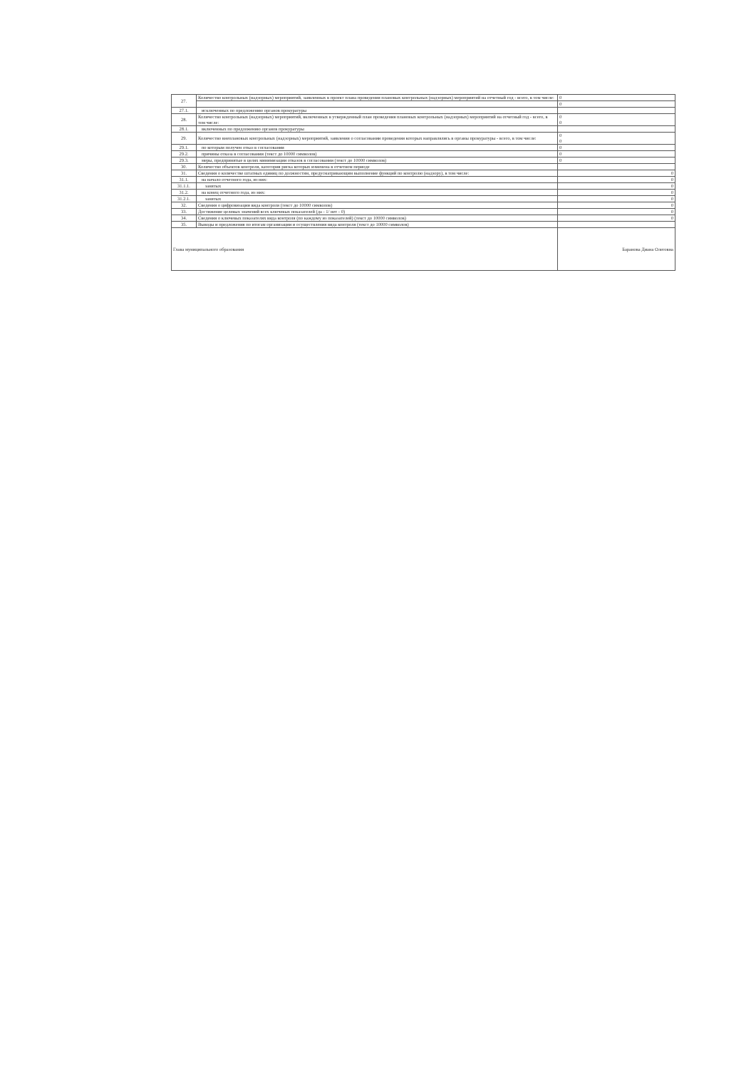| 27. | Количество контрольных (надзорных) мероприятий, заявленных в проект плана проведения плановых контрольных (надзорных) мероприятий на отчетный год - всего, в том числе: | 0 |
| | | 0 |
| 27.1. | исключенных по предложению органов прокуратуры | |
| 28. | Количество контрольных (надзорных) мероприятий, включенных в утвержденный план проведения плановых контрольных (надзорных) мероприятий на отчетный год - всего, в том числе: | 0 0 |
| 28.1. | включенных по предложению органов прокуратуры | |
| 29. | Количество внеплановых контрольных (надзорных) мероприятий, заявления о согласовании проведения которых направлялись в органы прокуратуры - всего, в том числе: | 0 0 |
| 29.1. | по которым получен отказ в согласовании | 0 |
| 29.2. | причины отказа в согласовании (текст до 10000 символов) | 0 |
| 29.3. | меры, предпринятые в целях минимизации отказов в согласовании (текст до 10000 символов) | 0 |
| 30. | Количество объектов контроля, категория риска которых изменена в отчетном периоде | |
| 31. | Сведения о количестве штатных единиц по должностям, предусматривающим выполнение функций по контролю (надзору), в том числе: | 0 |
| 31.1. | на начало отчетного года, из них: | 0 |
| 31.1.1. | занятых | 0 |
| 31.2. | на конец отчетного года, из них: | 0 |
| 31.2.1. | занятых | 0 |
| 32. | Сведения о цифровизации вида контроля (текст до 10000 символов) | 0 |
| 33. | Достижение целевых значений всех ключевых показателей (да - 1/ нет - 0) | 0 |
| 34. | Сведения о ключевых показателях вида контроля (по каждому из показателей) (текст до 10000 символов) | 0 |
| 35. | Выводы и предложения по итогам организации и осуществления вида контроля (текст до 10000 символов) | |
| Глава муниципального образования | | Баранова Диана Олеговна |